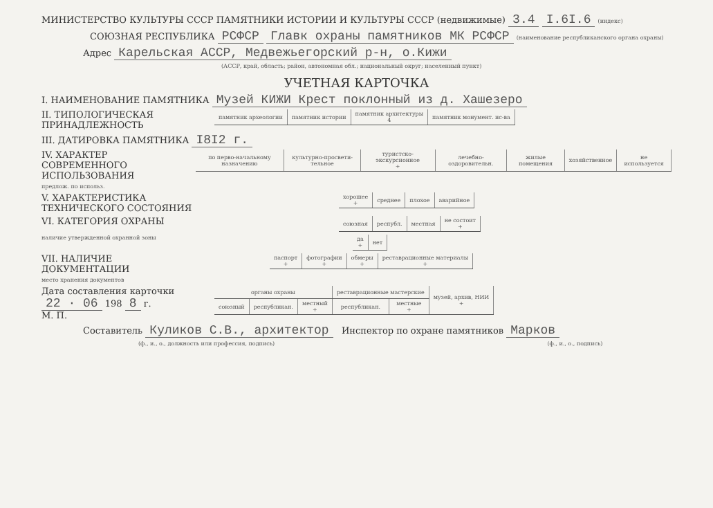МИНИСТЕРСТВО КУЛЬТУРЫ СССР ПАМЯТНИКИ ИСТОРИИ И КУЛЬТУРЫ СССР (недвижимые) 3.4 I.6I.6 (индекс)
СОЮЗНАЯ РЕСПУБЛИКА РСФСР Главк охраны памятников МК РСФСР (наименование республиканского органа охраны)
Адрес Карельская АССР, Медвежьегорский р-н, о.Кижи
(АССР, край, область; район, автономная обл.; национальный округ; населенный пункт)
УЧЕТНАЯ КАРТОЧКА
I. НАИМЕНОВАНИЕ ПАМЯТНИКА Музей КИЖИ Крест поклонный из д. Хашезеро
II. ТИПОЛОГИЧЕСКАЯ ПРИНАДЛЕЖНОСТЬ
| памятник археологии | памятник истории | памятник архитектуры 4 | памятник монумент. ис-ва |
III. ДАТИРОВКА ПАМЯТНИКА I8I2 г.
IV. ХАРАКТЕР СОВРЕМЕННОГО ИСПОЛЬЗОВАНИЯ
| по перво-начальному назначению | культурно-просвети-тельное | туристско-экскурсионное + | лечебно-оздоровительн. | жилые помещения | хозяйственное | не используется |
предлож. по использ.
V. ХАРАКТЕРИСТИКА ТЕХНИЧЕСКОГО СОСТОЯНИЯ
| хорошее + | среднее | плохое | аварийное |
VI. КАТЕГОРИЯ ОХРАНЫ
| союзная | республ. | местная | не состоит + |
наличие утвержденной охранной зоны
| да + | нет |
VII. НАЛИЧИЕ ДОКУМЕНТАЦИИ
| паспорт + | фотографии + | обмеры + | реставрационные материалы + |
место хранения документов
Дата составления карточки
22 · 06 198 8 г.
М. П.
| органы охраны | | | реставрационные мастерские | | музей, архив, НИИ + |
| союзный | республикан. | местный + | республикан. | местные + | |
Составитель Куликов С.В., архитектор Инспектор по охране памятников Марков
(ф., и., о., должность или профессия, подпись) (ф., и., о., подпись)